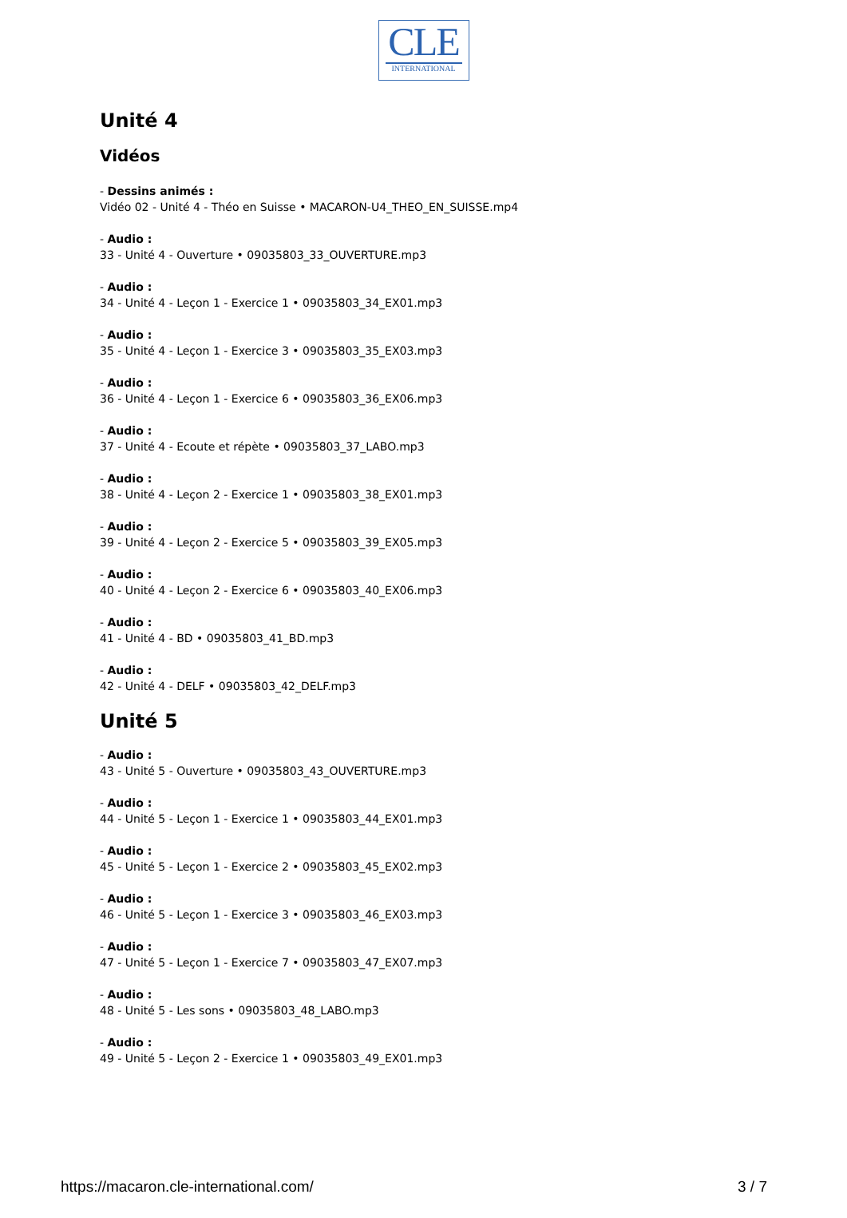CLE
INTERNATIONAL
Unité 4
Vidéos
- Dessins animés :
Vidéo 02 - Unité 4 - Théo en Suisse • MACARON-U4_THEO_EN_SUISSE.mp4
- Audio :
33 - Unité 4 - Ouverture • 09035803_33_OUVERTURE.mp3
- Audio :
34 - Unité 4 - Leçon 1 - Exercice 1 • 09035803_34_EX01.mp3
- Audio :
35 - Unité 4 - Leçon 1 - Exercice 3 • 09035803_35_EX03.mp3
- Audio :
36 - Unité 4 - Leçon 1 - Exercice 6 • 09035803_36_EX06.mp3
- Audio :
37 - Unité 4 - Ecoute et répète • 09035803_37_LABO.mp3
- Audio :
38 - Unité 4 - Leçon 2 - Exercice 1 • 09035803_38_EX01.mp3
- Audio :
39 - Unité 4 - Leçon 2 - Exercice 5 • 09035803_39_EX05.mp3
- Audio :
40 - Unité 4 - Leçon 2 - Exercice 6 • 09035803_40_EX06.mp3
- Audio :
41 - Unité 4 - BD • 09035803_41_BD.mp3
- Audio :
42 - Unité 4 - DELF • 09035803_42_DELF.mp3
Unité 5
- Audio :
43 - Unité 5 - Ouverture • 09035803_43_OUVERTURE.mp3
- Audio :
44 - Unité 5 - Leçon 1 - Exercice 1 • 09035803_44_EX01.mp3
- Audio :
45 - Unité 5 - Leçon 1 - Exercice 2 • 09035803_45_EX02.mp3
- Audio :
46 - Unité 5 - Leçon 1 - Exercice 3 • 09035803_46_EX03.mp3
- Audio :
47 - Unité 5 - Leçon 1 - Exercice 7 • 09035803_47_EX07.mp3
- Audio :
48 - Unité 5 - Les sons • 09035803_48_LABO.mp3
- Audio :
49 - Unité 5 - Leçon 2 - Exercice 1 • 09035803_49_EX01.mp3
https://macaron.cle-international.com/ 3 / 7